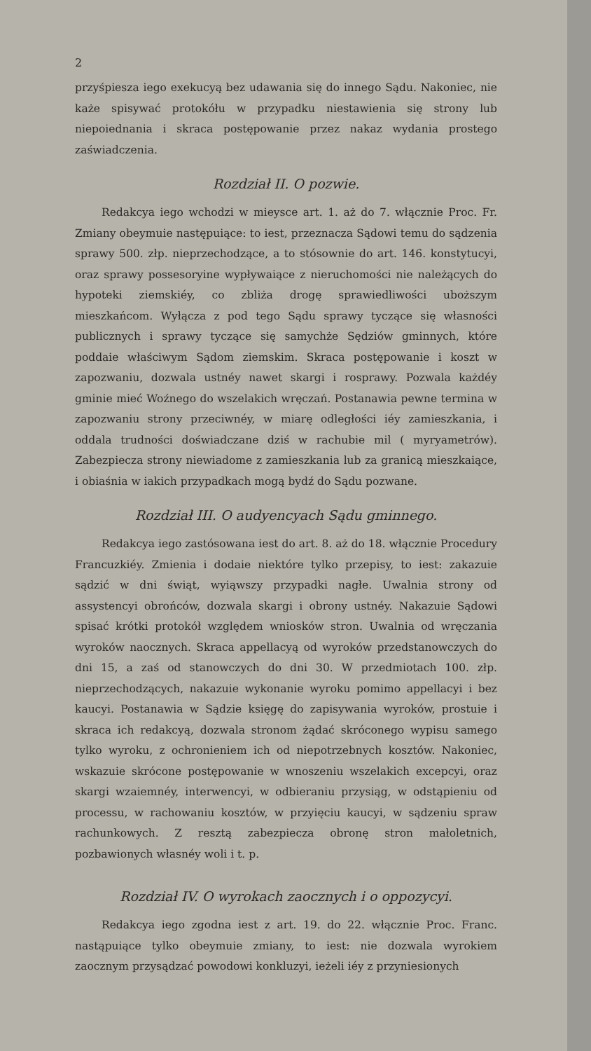2
przyśpiesza iego exekucyą bez udawania się do innego Sądu. Nakoniec, nie każe spisywać protokółu w przypadku niestawienia się strony lub niepoiednania i skraca postępowanie przez nakaz wydania prostego zaświadczenia.
Rozdział II. O pozwie.
Redakcya iego wchodzi w mieysce art. 1. aż do 7. włącznie Proc. Fr. Zmiany obeymuie następuiące: to iest, przeznacza Sądowi temu do sądzenia sprawy 500. złp. nieprzechodzące, a to stósownie do art. 146. konstytucyi, oraz sprawy possesoryine wypływaiące z nieruchomości nie należących do hypoteki ziemskiéy, co zbliża drogę sprawiedliwości uboższym mieszkańcom. Wyłącza z pod tego Sądu sprawy tyczące się własności publicznych i sprawy tyczące się samychże Sędziów gminnych, które poddaie właściwym Sądom ziemskim. Skraca postępowanie i koszt w zapozwaniu, dozwala ustnéy nawet skargi i rosprawy. Pozwala każdéy gminie mieć Woźnego do wszelakich wręczań. Postanawia pewne termina w zapozwaniu strony przeciwnéy, w miarę odległości iéy zamieszkania, i oddala trudności doświadczane dziś w rachubie mil ( myryametrów). Zabezpiecza strony niewiadome z zamieszkania lub za granicą mieszkaiące, i obiaśnia w iakich przypadkach mogą bydź do Sądu pozwane.
Rozdział III. O audyencyach Sądu gminnego.
Redakcya iego zastósowana iest do art. 8. aż do 18. włącznie Procedury Francuzkiéy. Zmienia i dodaie niektóre tylko przepisy, to iest: zakazuie sądzić w dni świąt, wyiąwszy przypadki nagłe. Uwalnia strony od assystencyi obrońców, dozwala skargi i obrony ustnéy. Nakazuie Sądowi spisać krótki protokół względem wniosków stron. Uwalnia od wręczania wyroków naocznych. Skraca appellacyą od wyroków przedstanowczych do dni 15, a zaś od stanowczych do dni 30. W przedmiotach 100. złp. nieprzechodzących, nakazuie wykonanie wyroku pomimo appellacyi i bez kaucyi. Postanawia w Sądzie księgę do zapisywania wyroków, prostuie i skraca ich redakcyą, dozwala stronom żądać skróconego wypisu samego tylko wyroku, z ochronieniem ich od niepotrzebnych kosztów. Nakoniec, wskazuie skrócone postępowanie w wnoszeniu wszelakich excepcyi, oraz skargi wzaiemnéy, interwencyi, w odbieraniu przysiąg, w odstąpieniu od processu, w rachowaniu kosztów, w przyięciu kaucyi, w sądzeniu spraw rachunkowych. Z resztą zabezpiecza obronę stron małoletnich, pozbawionych własnéy woli i t. p.
Rozdział IV. O wyrokach zaocznych i o oppozycyi.
Redakcya iego zgodna iest z art. 19. do 22. włącznie Proc. Franc. nastąpuiące tylko obeymuie zmiany, to iest: nie dozwala wyrokiem zaocznym przysądzać powodowi konkluzyi, ieżeli iéy z przyniesionych